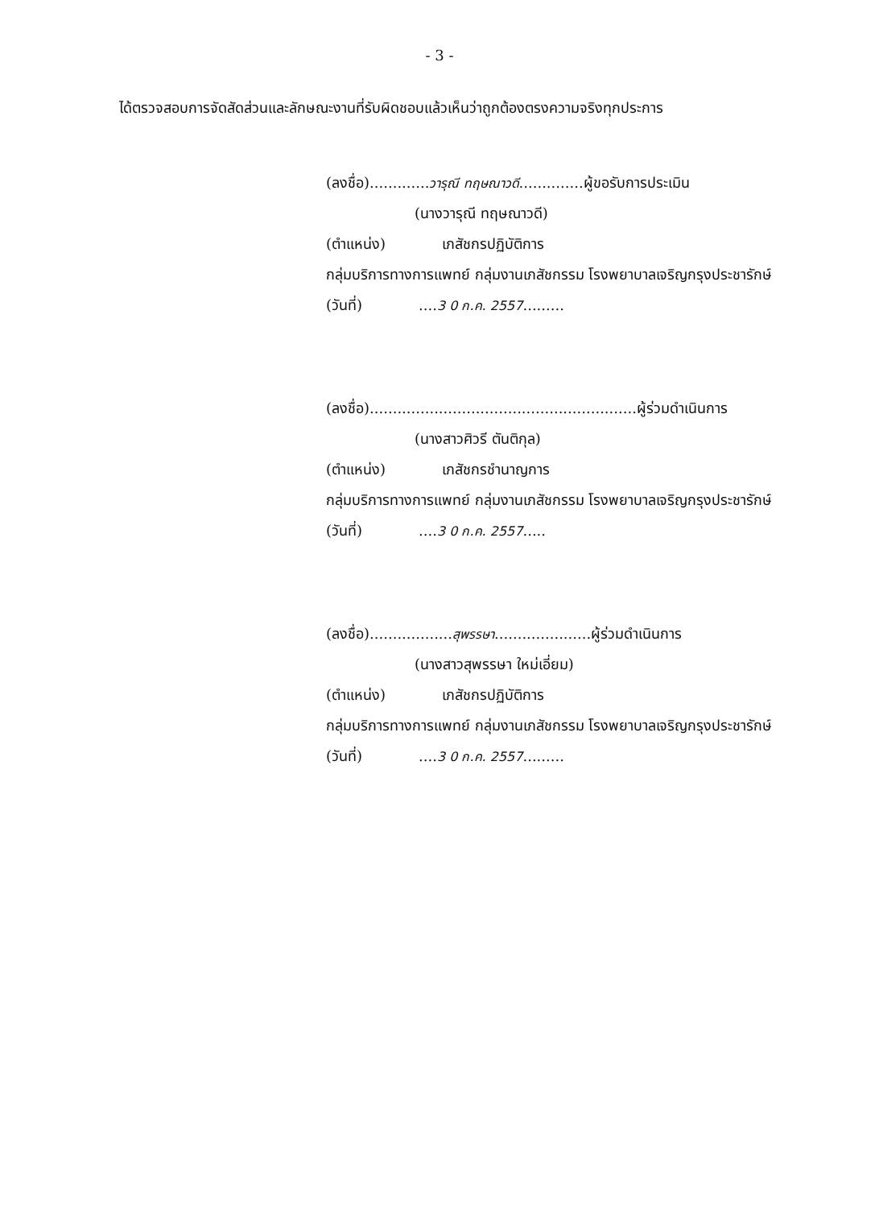- 3 -
ได้ตรวจสอบการจัดสัดส่วนและลักษณะงานที่รับผิดชอบแล้วเห็นว่าถูกต้องตรงความจริงทุกประการ
(ลงชื่อ).............วารุณี ทฤษณาวดี..............ผู้ขอรับการประเมิน
(นางวารุณี ทฤษณาวดี)
(ตำแหน่ง) เภสัชกรปฏิบัติการ
กลุ่มบริการทางการแพทย์ กลุ่มงานเภสัชกรรม โรงพยาบาลเจริญกรุงประชารักษ์
(วันที่) ....3 0 ก.ค. 2557.........
(ลงชื่อ)..........................................................ผู้ร่วมดำเนินการ
(นางสาวศิวรี ตันติกุล)
(ตำแหน่ง) เภสัชกรชำนาญการ
กลุ่มบริการทางการแพทย์ กลุ่มงานเภสัชกรรม โรงพยาบาลเจริญกรุงประชารักษ์
(วันที่) ....3 0 ก.ค. 2557.....
(ลงชื่อ)..................สุพรรษา.....................ผู้ร่วมดำเนินการ
(นางสาวสุพรรษา ใหม่เอี่ยม)
(ตำแหน่ง) เภสัชกรปฏิบัติการ
กลุ่มบริการทางการแพทย์ กลุ่มงานเภสัชกรรม โรงพยาบาลเจริญกรุงประชารักษ์
(วันที่) ....3 0 ก.ค. 2557.........